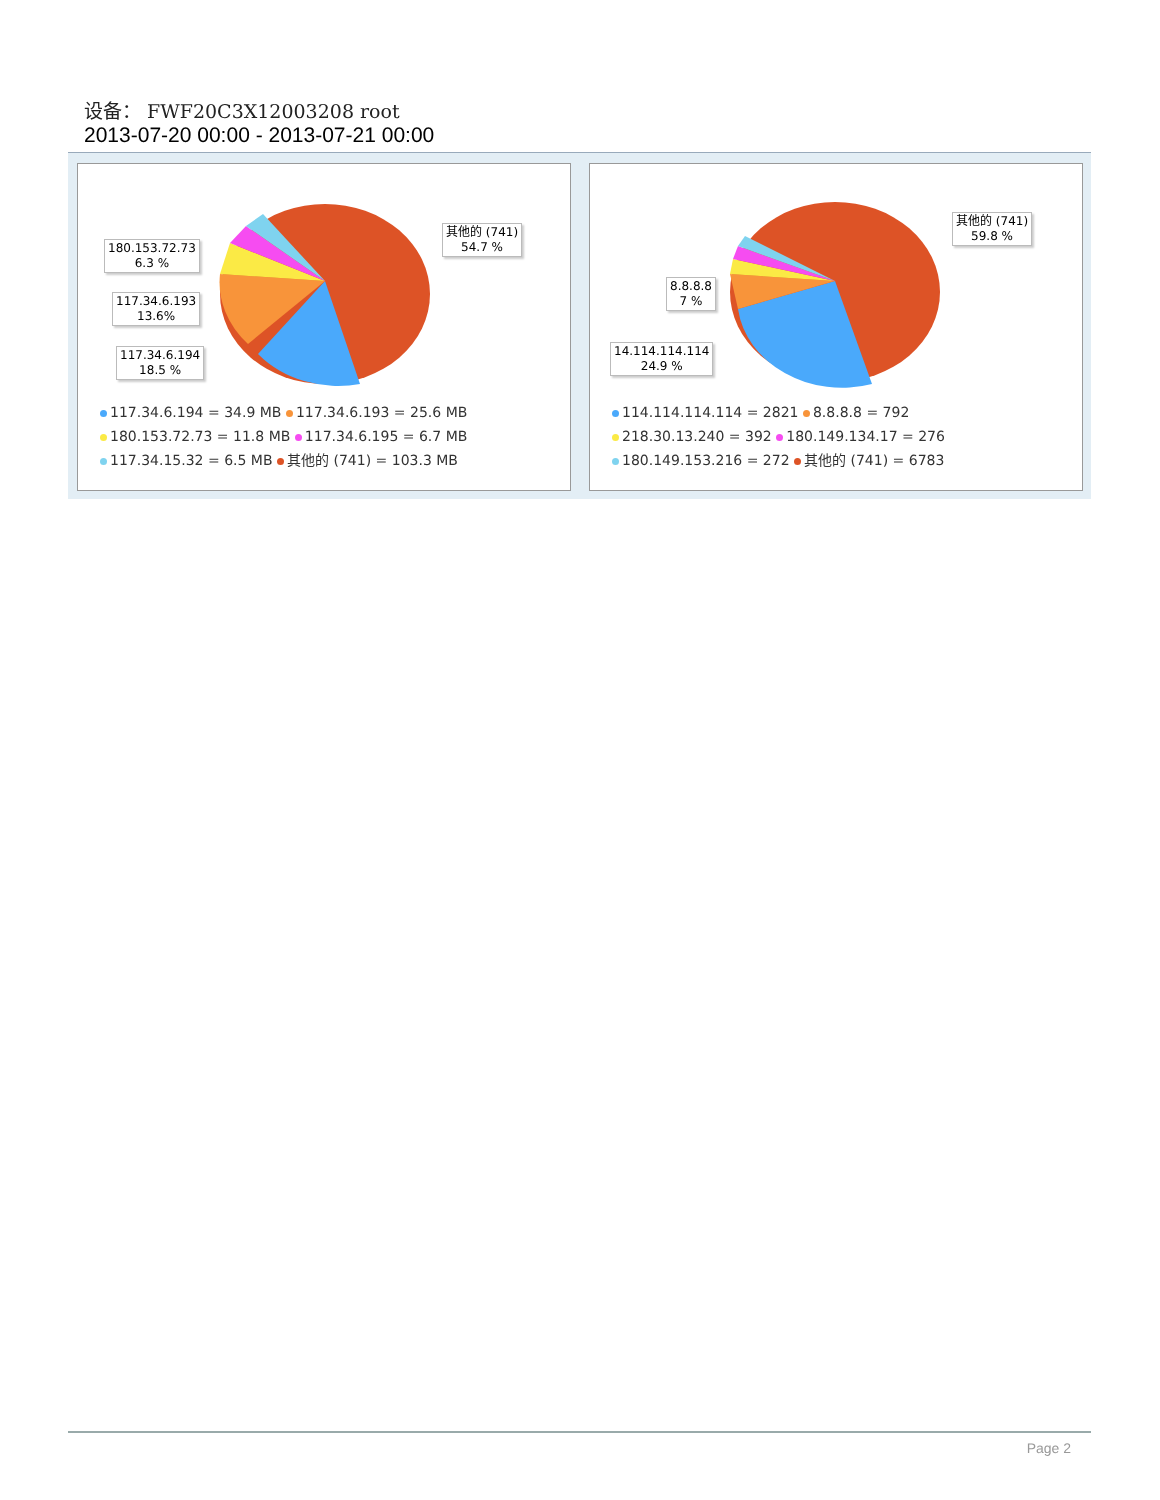设备： FWF20C3X12003208 root
2013-07-20 00:00 - 2013-07-21 00:00
180.153.72.73
6.3 %
117.34.6.193
13.6%
117.34.6.194
18.5 %
其他的 (741)
54.7 %
117.34.6.194 = 34.9 MB 117.34.6.193 = 25.6 MB
180.153.72.73 = 11.8 MB 117.34.6.195 = 6.7 MB
117.34.15.32 = 6.5 MB 其他的 (741) = 103.3 MB
8.8.8.8
7 %
14.114.114.114
24.9 %
其他的 (741)
59.8 %
114.114.114.114 = 2821 8.8.8.8 = 792
218.30.13.240 = 392 180.149.134.17 = 276
180.149.153.216 = 272 其他的 (741) = 6783
Page 2